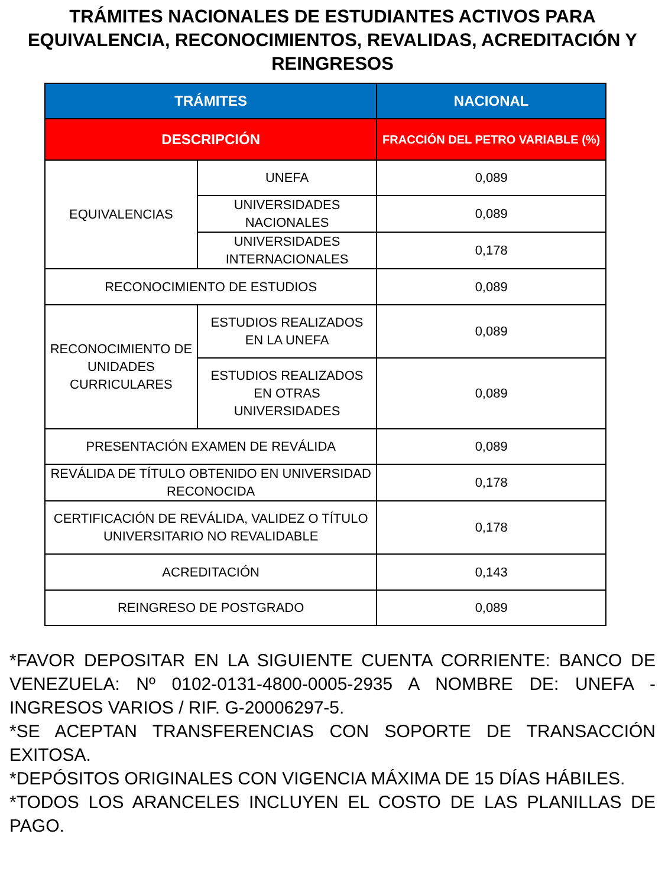TRÁMITES NACIONALES DE ESTUDIANTES ACTIVOS PARA EQUIVALENCIA, RECONOCIMIENTOS, REVALIDAS, ACREDITACIÓN Y REINGRESOS
| TRÁMITES | | NACIONAL |
| --- | --- | --- |
| DESCRIPCIÓN | | FRACCIÓN DEL PETRO VARIABLE (%) |
| EQUIVALENCIAS | UNEFA | 0,089 |
| | UNIVERSIDADES NACIONALES | 0,089 |
| | UNIVERSIDADES INTERNACIONALES | 0,178 |
| RECONOCIMIENTO DE ESTUDIOS | | 0,089 |
| RECONOCIMIENTO DE UNIDADES CURRICULARES | ESTUDIOS REALIZADOS EN LA UNEFA | 0,089 |
| | ESTUDIOS REALIZADOS EN OTRAS UNIVERSIDADES | 0,089 |
| PRESENTACIÓN EXAMEN DE REVÁLIDA | | 0,089 |
| REVÁLIDA DE TÍTULO OBTENIDO EN UNIVERSIDAD RECONOCIDA | | 0,178 |
| CERTIFICACIÓN DE REVÁLIDA, VALIDEZ O TÍTULO UNIVERSITARIO NO REVALIDABLE | | 0,178 |
| ACREDITACIÓN | | 0,143 |
| REINGRESO DE POSTGRADO | | 0,089 |
*FAVOR DEPOSITAR EN LA SIGUIENTE CUENTA CORRIENTE: BANCO DE VENEZUELA: Nº 0102-0131-4800-0005-2935 A NOMBRE DE: UNEFA - INGRESOS VARIOS / RIF. G-20006297-5.
*SE ACEPTAN TRANSFERENCIAS CON SOPORTE DE TRANSACCIÓN EXITOSA.
*DEPÓSITOS ORIGINALES CON VIGENCIA MÁXIMA DE 15 DÍAS HÁBILES.
*TODOS LOS ARANCELES INCLUYEN EL COSTO DE LAS PLANILLAS DE PAGO.